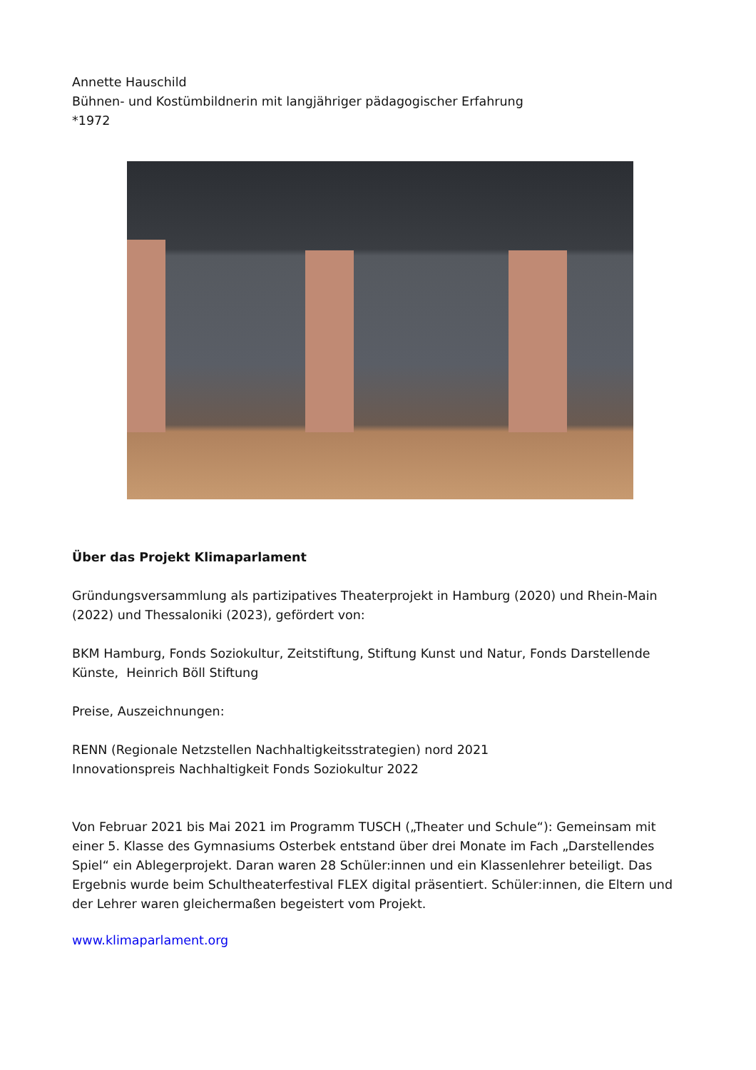Annette Hauschild
Bühnen- und Kostümbildnerin mit langjähriger pädagogischer Erfahrung
*1972
Über das Projekt Klimaparlament
Gründungsversammlung als partizipatives Theaterprojekt in Hamburg (2020) und Rhein-Main (2022) und Thessaloniki (2023), gefördert von:
BKM Hamburg, Fonds Soziokultur, Zeitstiftung, Stiftung Kunst und Natur, Fonds Darstellende Künste, Heinrich Böll Stiftung
Preise, Auszeichnungen:
RENN (Regionale Netzstellen Nachhaltigkeitsstrategien) nord 2021
Innovationspreis Nachhaltigkeit Fonds Soziokultur 2022
Von Februar 2021 bis Mai 2021 im Programm TUSCH („Theater und Schule“): Gemeinsam mit einer 5. Klasse des Gymnasiums Osterbek entstand über drei Monate im Fach „Darstellendes Spiel“ ein Ablegerprojekt. Daran waren 28 Schüler:innen und ein Klassenlehrer beteiligt. Das Ergebnis wurde beim Schultheaterfestival FLEX digital präsentiert. Schüler:innen, die Eltern und der Lehrer waren gleichermaßen begeistert vom Projekt.
www.klimaparlament.org